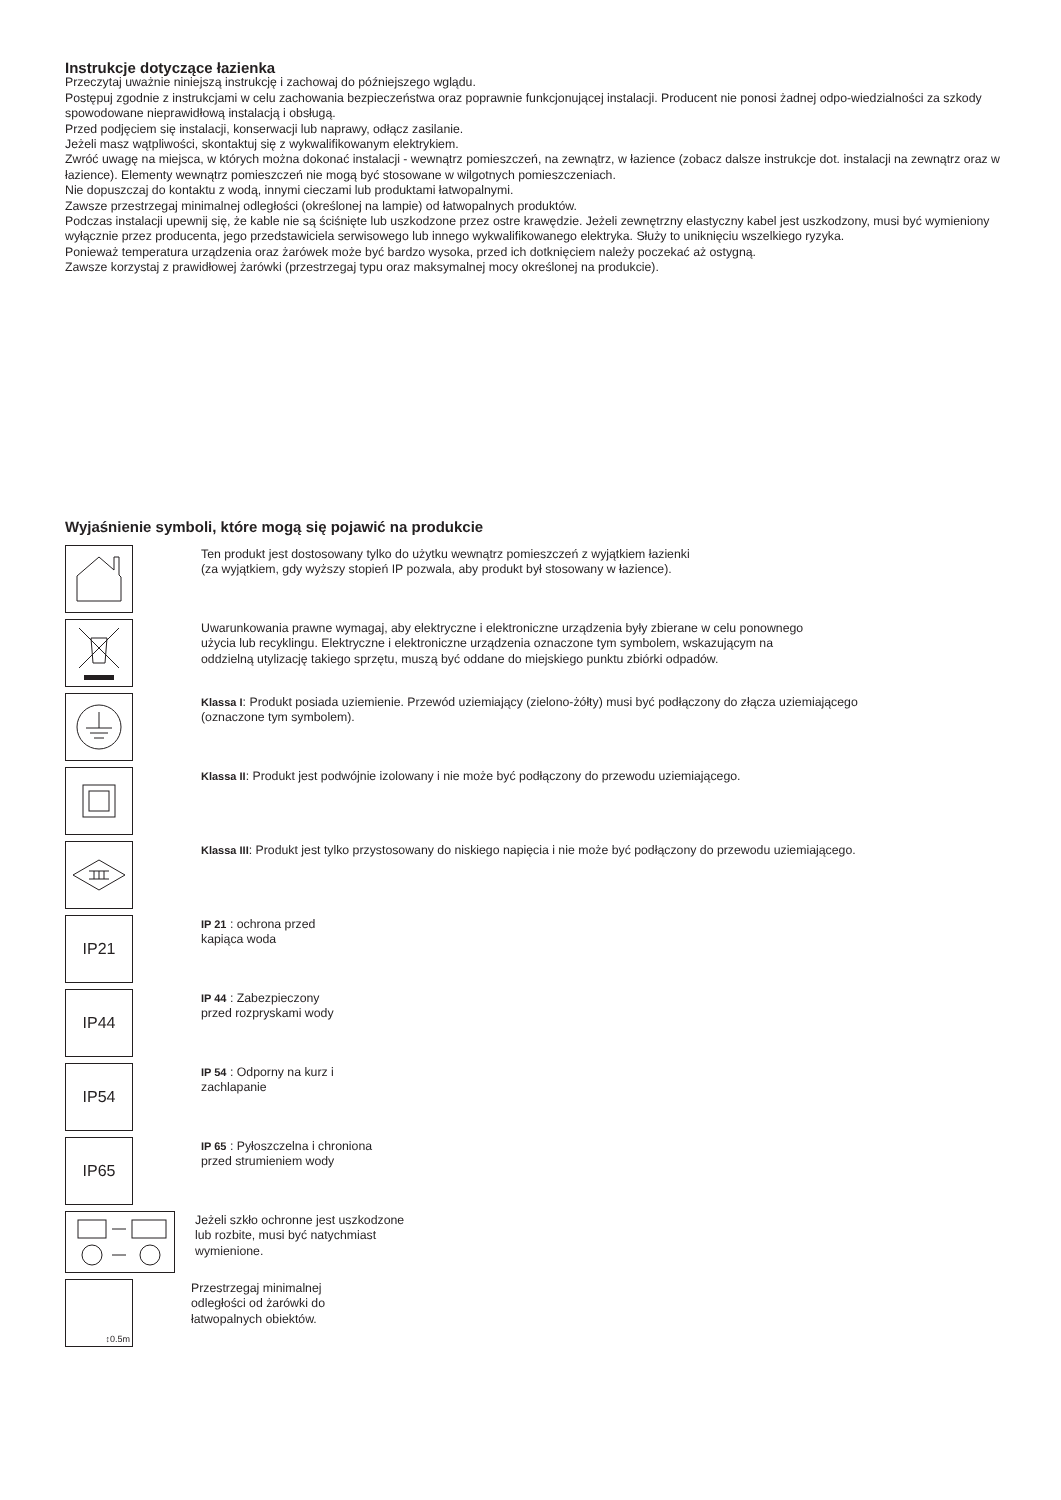Instrukcje dotyczące łazienka
Przeczytaj uważnie niniejszą instrukcję i zachowaj do późniejszego wglądu.
Postępuj zgodnie z instrukcjami w celu zachowania bezpieczeństwa oraz poprawnie funkcjonującej instalacji. Producent nie ponosi żadnej odpo-wiedzialności za szkody spowodowane nieprawidłową instalacją i obsługą.
Przed podjęciem się instalacji, konserwacji lub naprawy, odłącz zasilanie.
Jeżeli masz wątpliwości, skontaktuj się z wykwalifikowanym elektrykiem.
Zwróć uwagę na miejsca, w których można dokonać instalacji - wewnątrz pomieszczeń, na zewnątrz, w łazience (zobacz dalsze instrukcje dot. instalacji na zewnątrz oraz w łazience). Elementy wewnątrz pomieszczeń nie mogą być stosowane w wilgotnych pomieszczeniach.
Nie dopuszczaj do kontaktu z wodą, innymi cieczami lub produktami łatwopalnymi.
Zawsze przestrzegaj minimalnej odległości (określonej na lampie) od łatwopalnych produktów.
Podczas instalacji upewnij się, że kable nie są ściśnięte lub uszkodzone przez ostre krawędzie. Jeżeli zewnętrzny elastyczny kabel jest uszkodzony, musi być wymieniony wyłącznie przez producenta, jego przedstawiciela serwisowego lub innego wykwalifikowanego elektryka. Służy to uniknięciu wszelkiego ryzyka.
Ponieważ temperatura urządzenia oraz żarówek może być bardzo wysoka, przed ich dotknięciem należy poczekać aż ostygną.
Zawsze korzystaj z prawidłowej żarówki (przestrzegaj typu oraz maksymalnej mocy określonej na produkcie).
Wyjaśnienie symboli, które mogą się pojawić na produkcie
Ten produkt jest dostosowany tylko do użytku wewnątrz pomieszczeń z wyjątkiem łazienki
(za wyjątkiem, gdy wyższy stopień IP pozwala, aby produkt był stosowany w łazience).
Uwarunkowania prawne wymagaj, aby elektryczne i elektroniczne urządzenia były zbierane w celu ponownego
użycia lub recyklingu. Elektryczne i elektroniczne urządzenia oznaczone tym symbolem, wskazującym na
oddzielną utylizację takiego sprzętu, muszą być oddane do miejskiego punktu zbiórki odpadów.
Klassa I: Produkt posiada uziemienie. Przewód uziemiający (zielono-żółty) musi być podłączony do złącza uziemiającego
(oznaczone tym symbolem).
Klassa II: Produkt jest podwójnie izolowany i nie może być podłączony do przewodu uziemiającego.
Klassa III: Produkt jest tylko przystosowany do niskiego napięcia i nie może być podłączony do przewodu uziemiającego.
IP21
IP 21 : ochrona przed
kapiąca woda
IP44
IP 44 : Zabezpieczony
przed rozpryskami wody
IP54
IP 54 : Odporny na kurz i
zachlapanie
IP65
IP 65 : Pyłoszczelna i chroniona
przed strumieniem wody
Jeżeli szkło ochronne jest uszkodzone
lub rozbite, musi być natychmiast
wymienione.
↕0.5m
Przestrzegaj minimalnej
odległości od żarówki do
łatwopalnych obiektów.